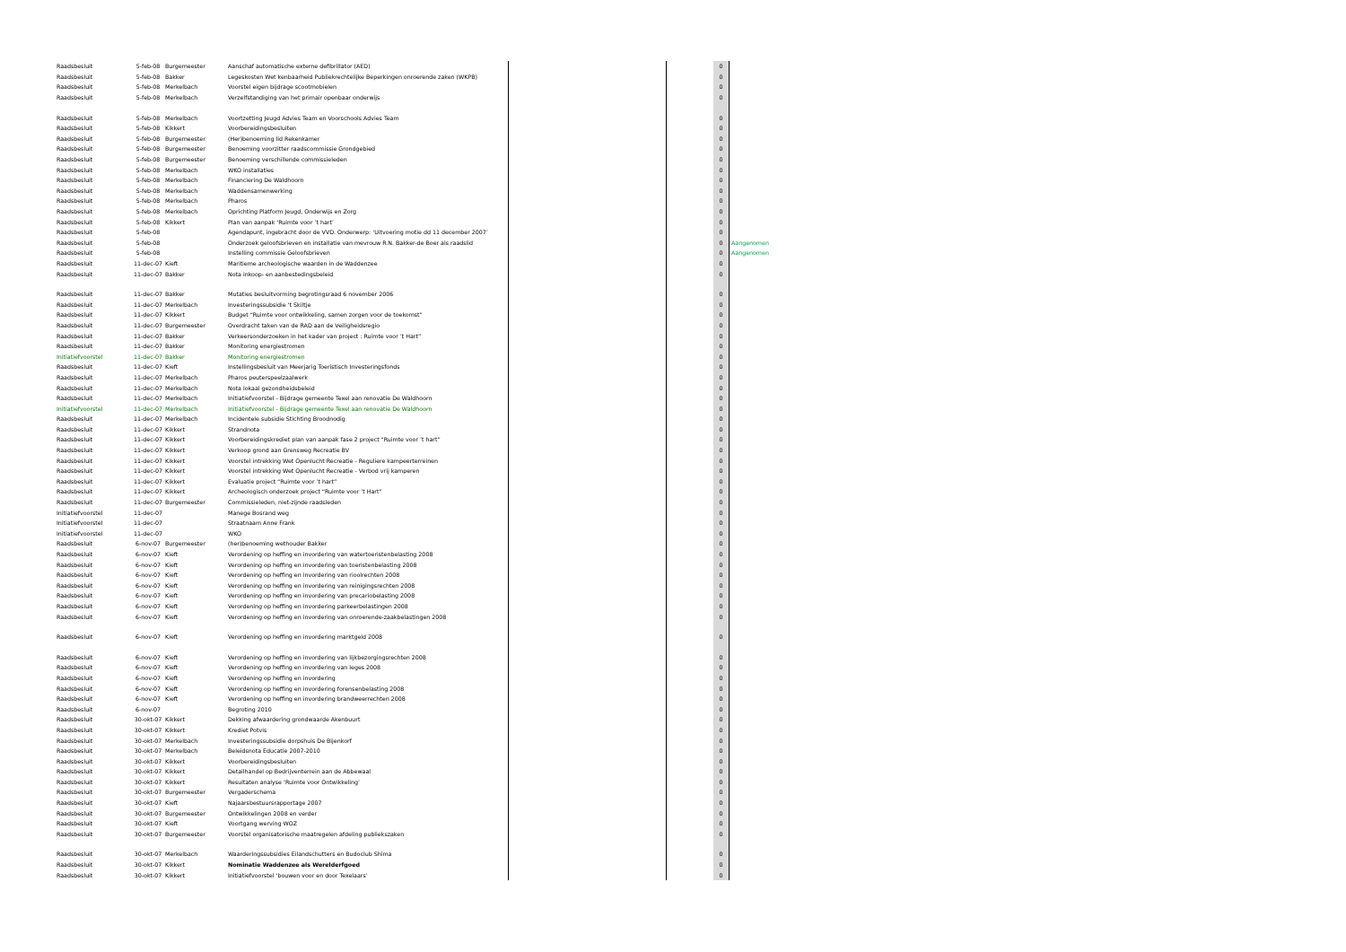| Raadsbesluit | 5-feb-08 | Burgemeester | Aanschaf automatische externe defibrillator (AED) | | | 0 | |
| Raadsbesluit | 5-feb-08 | Bakker | Legeskosten Wet kenbaarheid Publiekrechtelijke Beperkingen onroerende zaken (WKPB) | | | 0 | |
| Raadsbesluit | 5-feb-08 | Merkelbach | Voorstel eigen bijdrage scootmobielen | | | 0 | |
| Raadsbesluit | 5-feb-08 | Merkelbach | Verzelfstandiging van het primair openbaar onderwijs | | | 0 | |
| Raadsbesluit | 5-feb-08 | Merkelbach | Voortzetting Jeugd Advies Team en Voorschools Advies Team | | | 0 | |
| Raadsbesluit | 5-feb-08 | Kikkert | Voorbereidingsbesluiten | | | 0 | |
| Raadsbesluit | 5-feb-08 | Burgemeester | (Her)benoeming lid Rekenkamer | | | 0 | |
| Raadsbesluit | 5-feb-08 | Burgemeester | Benoeming voorzitter raadscommissie Grondgebied | | | 0 | |
| Raadsbesluit | 5-feb-08 | Burgemeester | Benoeming verschillende commissieleden | | | 0 | |
| Raadsbesluit | 5-feb-08 | Merkelbach | WKO installaties | | | 0 | |
| Raadsbesluit | 5-feb-08 | Merkelbach | Financiering De Waldhoorn | | | 0 | |
| Raadsbesluit | 5-feb-08 | Merkelbach | Waddensamenwerking | | | 0 | |
| Raadsbesluit | 5-feb-08 | Merkelbach | Pharos | | | 0 | |
| Raadsbesluit | 5-feb-08 | Merkelbach | Oprichting Platform Jeugd, Onderwijs en Zorg | | | 0 | |
| Raadsbesluit | 5-feb-08 | Kikkert | Plan van aanpak ‘Ruimte voor ’t hart’ | | | 0 | |
| Raadsbesluit | 5-feb-08 | | Agendapunt, ingebracht door de VVD. Onderwerp: ‘Uitvoering motie dd 11 december 2007’ | | | 0 | |
| Raadsbesluit | 5-feb-08 | | Onderzoek geloofsbrieven en installatie van mevrouw R.N. Bakker-de Boer als raadslid | | | 0 | Aangenomen |
| Raadsbesluit | 5-feb-08 | | Instelling commissie Geloofsbrieven | | | 0 | Aangenomen |
| Raadsbesluit | 11-dec-07 | Kieft | Maritieme archeologische waarden in de Waddenzee | | | 0 | |
| Raadsbesluit | 11-dec-07 | Bakker | Nota inkoop- en aanbestedingsbeleid | | | 0 | |
| Raadsbesluit | 11-dec-07 | Bakker | Mutaties besluitvorming begrotingsraad 6 november 2006 | | | 0 | |
| Raadsbesluit | 11-dec-07 | Merkelbach | Investeringssubsidie ‘t Skiltje | | | 0 | |
| Raadsbesluit | 11-dec-07 | Kikkert | Budget “Ruimte voor ontwikkeling, samen zorgen voor de toekomst” | | | 0 | |
| Raadsbesluit | 11-dec-07 | Burgemeester | Overdracht taken van de RAD aan de Veiligheidsregio | | | 0 | |
| Raadsbesluit | 11-dec-07 | Bakker | Verkeersonderzoeken in het kader van project : Ruimte voor ’t Hart” | | | 0 | |
| Raadsbesluit | 11-dec-07 | Bakker | Monitoring energiestromen | | | 0 | |
| Initiatiefvoorstel | 11-dec-07 | Bakker | Monitoring energiestromen | | | 0 | |
| Raadsbesluit | 11-dec-07 | Kieft | Instellingsbesluit van Meerjarig Toeristisch Investeringsfonds | | | 0 | |
| Raadsbesluit | 11-dec-07 | Merkelbach | Pharos peuterspeelzaalwerk | | | 0 | |
| Raadsbesluit | 11-dec-07 | Merkelbach | Nota lokaal gezondheidsbeleid | | | 0 | |
| Raadsbesluit | 11-dec-07 | Merkelbach | Initiatiefvoorstel - Bijdrage gemeente Texel aan renovatie De Waldhoorn | | | 0 | |
| Initiatiefvoorstel | 11-dec-07 | Merkelbach | Initiatiefvoorstel - Bijdrage gemeente Texel aan renovatie De Waldhoorn | | | 0 | |
| Raadsbesluit | 11-dec-07 | Merkelbach | Incidentele subsidie Stichting Broodnodig | | | 0 | |
| Raadsbesluit | 11-dec-07 | Kikkert | Strandnota | | | 0 | |
| Raadsbesluit | 11-dec-07 | Kikkert | Voorbereidingskrediet plan van aanpak fase 2 project “Ruimte voor ’t hart” | | | 0 | |
| Raadsbesluit | 11-dec-07 | Kikkert | Verkoop grond aan Grensweg Recreatie BV | | | 0 | |
| Raadsbesluit | 11-dec-07 | Kikkert | Voorstel intrekking Wet Openlucht Recreatie - Reguliere kampeerterreinen | | | 0 | |
| Raadsbesluit | 11-dec-07 | Kikkert | Voorstel intrekking Wet Openlucht Recreatie - Verbod vrij kamperen | | | 0 | |
| Raadsbesluit | 11-dec-07 | Kikkert | Evaluatie project “Ruimte voor ’t hart” | | | 0 | |
| Raadsbesluit | 11-dec-07 | Kikkert | Archeologisch onderzoek project “Ruimte voor ’t Hart” | | | 0 | |
| Raadsbesluit | 11-dec-07 | Burgemeester | Commissieleden, niet-zijnde raadsleden | | | 0 | |
| Initiatiefvoorstel | 11-dec-07 | | Manege Bosrand weg | | | 0 | |
| Initiatiefvoorstel | 11-dec-07 | | Straatnaam Anne Frank | | | 0 | |
| Initiatiefvoorstel | 11-dec-07 | | WKO | | | 0 | |
| Raadsbesluit | 6-nov-07 | Burgemeester | (her)benoeming wethouder Bakker | | | 0 | |
| Raadsbesluit | 6-nov-07 | Kieft | Verordening op heffing en invordering van watertoeristenbelasting 2008 | | | 0 | |
| Raadsbesluit | 6-nov-07 | Kieft | Verordening op heffing en invordering van toeristenbelasting 2008 | | | 0 | |
| Raadsbesluit | 6-nov-07 | Kieft | Verordening op heffing en invordering van rioolrechten 2008 | | | 0 | |
| Raadsbesluit | 6-nov-07 | Kieft | Verordening op heffing en invordering van reinigingsrechten 2008 | | | 0 | |
| Raadsbesluit | 6-nov-07 | Kieft | Verordening op heffing en invordering van precariobelasting 2008 | | | 0 | |
| Raadsbesluit | 6-nov-07 | Kieft | Verordening op heffing en invordering parkeerbelastingen 2008 | | | 0 | |
| Raadsbesluit | 6-nov-07 | Kieft | Verordening op heffing en invordering van onroerende-zaakbelastingen 2008 | | | 0 | |
| Raadsbesluit | 6-nov-07 | Kieft | Verordening op heffing en invordering marktgeld 2008 | | | 0 | |
| Raadsbesluit | 6-nov-07 | Kieft | Verordening op heffing en invordering van lijkbezorgingsrechten 2008 | | | 0 | |
| Raadsbesluit | 6-nov-07 | Kieft | Verordening op heffing en invordering van leges 2008 | | | 0 | |
| Raadsbesluit | 6-nov-07 | Kieft | Verordening op heffing en invordering | | | 0 | |
| Raadsbesluit | 6-nov-07 | Kieft | Verordening op heffing en invordering forensenbelasting 2008 | | | 0 | |
| Raadsbesluit | 6-nov-07 | Kieft | Verordening op heffing en invordering brandweerrechten 2008 | | | 0 | |
| Raadsbesluit | 6-nov-07 | | Begroting 2010 | | | 0 | |
| Raadsbesluit | 30-okt-07 | Kikkert | Dekking afwaardering grondwaarde Akenbuurt | | | 0 | |
| Raadsbesluit | 30-okt-07 | Kikkert | Krediet Potvis | | | 0 | |
| Raadsbesluit | 30-okt-07 | Merkelbach | Investeringssubsidie dorpshuis De Bijenkorf | | | 0 | |
| Raadsbesluit | 30-okt-07 | Merkelbach | Beleidsnota Educatie 2007-2010 | | | 0 | |
| Raadsbesluit | 30-okt-07 | Kikkert | Voorbereidingsbesluiten | | | 0 | |
| Raadsbesluit | 30-okt-07 | Kikkert | Detailhandel op Bedrijventerrein aan de Abbewaal | | | 0 | |
| Raadsbesluit | 30-okt-07 | Kikkert | Resultaten analyse ‘Ruimte voor Ontwikkeling’ | | | 0 | |
| Raadsbesluit | 30-okt-07 | Burgemeester | Vergaderschema | | | 0 | |
| Raadsbesluit | 30-okt-07 | Kieft | Najaarsbestuursrapportage 2007 | | | 0 | |
| Raadsbesluit | 30-okt-07 | Burgemeester | Ontwikkelingen 2008 en verder | | | 0 | |
| Raadsbesluit | 30-okt-07 | Kieft | Voortgang werving WOZ | | | 0 | |
| Raadsbesluit | 30-okt-07 | Burgemeester | Voorstel organisatorische maatregelen afdeling publiekszaken | | | 0 | |
| Raadsbesluit | 30-okt-07 | Merkelbach | Waarderingssubsidies Eilandschutters en Budoclub Shima | | | 0 | |
| Raadsbesluit | 30-okt-07 | Kikkert | Nominatie Waddenzee als Werelderfgoed | | | 0 | |
| Raadsbesluit | 30-okt-07 | Kikkert | Initiatiefvoorstel ‘bouwen voor en door Texelaars’ | | | 0 | |